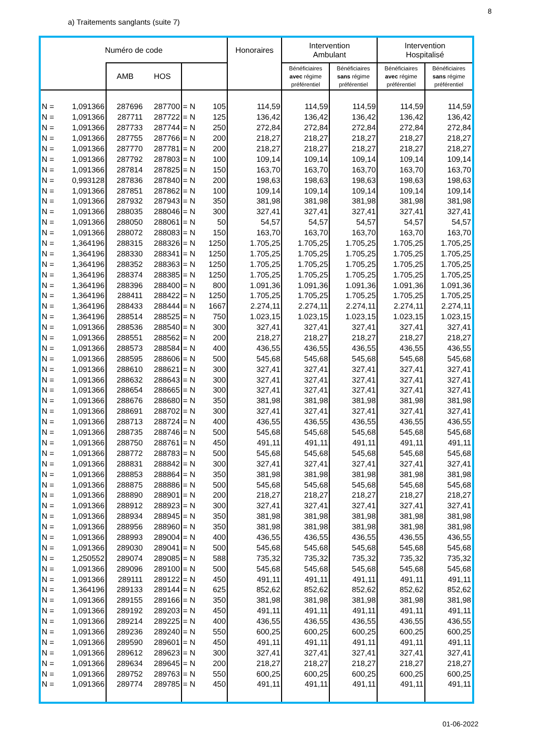8
a) Traitements sanglants (suite 7)
| Numéro de code | | | | | | Honoraires | Intervention Ambulant | | Intervention Hospitalisé | |
| --- | --- | --- | --- | --- | --- | --- | --- | --- | --- | --- |
| | | AMB | HOS | | | | Bénéficiaires avec régime préférentiel | Bénéficiaires sans régime préférentiel | Bénéficiaires avec régime préférentiel | Bénéficiaires sans régime préférentiel |
| N = | 1,091366 | 287696 | 287700 | = N | 105 | 114,59 | 114,59 | 114,59 | 114,59 | 114,59 |
| N = | 1,091366 | 287711 | 287722 | = N | 125 | 136,42 | 136,42 | 136,42 | 136,42 | 136,42 |
| N = | 1,091366 | 287733 | 287744 | = N | 250 | 272,84 | 272,84 | 272,84 | 272,84 | 272,84 |
| N = | 1,091366 | 287755 | 287766 | = N | 200 | 218,27 | 218,27 | 218,27 | 218,27 | 218,27 |
| N = | 1,091366 | 287770 | 287781 | = N | 200 | 218,27 | 218,27 | 218,27 | 218,27 | 218,27 |
| N = | 1,091366 | 287792 | 287803 | = N | 100 | 109,14 | 109,14 | 109,14 | 109,14 | 109,14 |
| N = | 1,091366 | 287814 | 287825 | = N | 150 | 163,70 | 163,70 | 163,70 | 163,70 | 163,70 |
| N = | 0,993128 | 287836 | 287840 | = N | 200 | 198,63 | 198,63 | 198,63 | 198,63 | 198,63 |
| N = | 1,091366 | 287851 | 287862 | = N | 100 | 109,14 | 109,14 | 109,14 | 109,14 | 109,14 |
| N = | 1,091366 | 287932 | 287943 | = N | 350 | 381,98 | 381,98 | 381,98 | 381,98 | 381,98 |
| N = | 1,091366 | 288035 | 288046 | = N | 300 | 327,41 | 327,41 | 327,41 | 327,41 | 327,41 |
| N = | 1,091366 | 288050 | 288061 | = N | 50 | 54,57 | 54,57 | 54,57 | 54,57 | 54,57 |
| N = | 1,091366 | 288072 | 288083 | = N | 150 | 163,70 | 163,70 | 163,70 | 163,70 | 163,70 |
| N = | 1,364196 | 288315 | 288326 | = N | 1250 | 1.705,25 | 1.705,25 | 1.705,25 | 1.705,25 | 1.705,25 |
| N = | 1,364196 | 288330 | 288341 | = N | 1250 | 1.705,25 | 1.705,25 | 1.705,25 | 1.705,25 | 1.705,25 |
| N = | 1,364196 | 288352 | 288363 | = N | 1250 | 1.705,25 | 1.705,25 | 1.705,25 | 1.705,25 | 1.705,25 |
| N = | 1,364196 | 288374 | 288385 | = N | 1250 | 1.705,25 | 1.705,25 | 1.705,25 | 1.705,25 | 1.705,25 |
| N = | 1,364196 | 288396 | 288400 | = N | 800 | 1.091,36 | 1.091,36 | 1.091,36 | 1.091,36 | 1.091,36 |
| N = | 1,364196 | 288411 | 288422 | = N | 1250 | 1.705,25 | 1.705,25 | 1.705,25 | 1.705,25 | 1.705,25 |
| N = | 1,364196 | 288433 | 288444 | = N | 1667 | 2.274,11 | 2.274,11 | 2.274,11 | 2.274,11 | 2.274,11 |
| N = | 1,364196 | 288514 | 288525 | = N | 750 | 1.023,15 | 1.023,15 | 1.023,15 | 1.023,15 | 1.023,15 |
| N = | 1,091366 | 288536 | 288540 | = N | 300 | 327,41 | 327,41 | 327,41 | 327,41 | 327,41 |
| N = | 1,091366 | 288551 | 288562 | = N | 200 | 218,27 | 218,27 | 218,27 | 218,27 | 218,27 |
| N = | 1,091366 | 288573 | 288584 | = N | 400 | 436,55 | 436,55 | 436,55 | 436,55 | 436,55 |
| N = | 1,091366 | 288595 | 288606 | = N | 500 | 545,68 | 545,68 | 545,68 | 545,68 | 545,68 |
| N = | 1,091366 | 288610 | 288621 | = N | 300 | 327,41 | 327,41 | 327,41 | 327,41 | 327,41 |
| N = | 1,091366 | 288632 | 288643 | = N | 300 | 327,41 | 327,41 | 327,41 | 327,41 | 327,41 |
| N = | 1,091366 | 288654 | 288665 | = N | 300 | 327,41 | 327,41 | 327,41 | 327,41 | 327,41 |
| N = | 1,091366 | 288676 | 288680 | = N | 350 | 381,98 | 381,98 | 381,98 | 381,98 | 381,98 |
| N = | 1,091366 | 288691 | 288702 | = N | 300 | 327,41 | 327,41 | 327,41 | 327,41 | 327,41 |
| N = | 1,091366 | 288713 | 288724 | = N | 400 | 436,55 | 436,55 | 436,55 | 436,55 | 436,55 |
| N = | 1,091366 | 288735 | 288746 | = N | 500 | 545,68 | 545,68 | 545,68 | 545,68 | 545,68 |
| N = | 1,091366 | 288750 | 288761 | = N | 450 | 491,11 | 491,11 | 491,11 | 491,11 | 491,11 |
| N = | 1,091366 | 288772 | 288783 | = N | 500 | 545,68 | 545,68 | 545,68 | 545,68 | 545,68 |
| N = | 1,091366 | 288831 | 288842 | = N | 300 | 327,41 | 327,41 | 327,41 | 327,41 | 327,41 |
| N = | 1,091366 | 288853 | 288864 | = N | 350 | 381,98 | 381,98 | 381,98 | 381,98 | 381,98 |
| N = | 1,091366 | 288875 | 288886 | = N | 500 | 545,68 | 545,68 | 545,68 | 545,68 | 545,68 |
| N = | 1,091366 | 288890 | 288901 | = N | 200 | 218,27 | 218,27 | 218,27 | 218,27 | 218,27 |
| N = | 1,091366 | 288912 | 288923 | = N | 300 | 327,41 | 327,41 | 327,41 | 327,41 | 327,41 |
| N = | 1,091366 | 288934 | 288945 | = N | 350 | 381,98 | 381,98 | 381,98 | 381,98 | 381,98 |
| N = | 1,091366 | 288956 | 288960 | = N | 350 | 381,98 | 381,98 | 381,98 | 381,98 | 381,98 |
| N = | 1,091366 | 288993 | 289004 | = N | 400 | 436,55 | 436,55 | 436,55 | 436,55 | 436,55 |
| N = | 1,091366 | 289030 | 289041 | = N | 500 | 545,68 | 545,68 | 545,68 | 545,68 | 545,68 |
| N = | 1,250552 | 289074 | 289085 | = N | 588 | 735,32 | 735,32 | 735,32 | 735,32 | 735,32 |
| N = | 1,091366 | 289096 | 289100 | = N | 500 | 545,68 | 545,68 | 545,68 | 545,68 | 545,68 |
| N = | 1,091366 | 289111 | 289122 | = N | 450 | 491,11 | 491,11 | 491,11 | 491,11 | 491,11 |
| N = | 1,364196 | 289133 | 289144 | = N | 625 | 852,62 | 852,62 | 852,62 | 852,62 | 852,62 |
| N = | 1,091366 | 289155 | 289166 | = N | 350 | 381,98 | 381,98 | 381,98 | 381,98 | 381,98 |
| N = | 1,091366 | 289192 | 289203 | = N | 450 | 491,11 | 491,11 | 491,11 | 491,11 | 491,11 |
| N = | 1,091366 | 289214 | 289225 | = N | 400 | 436,55 | 436,55 | 436,55 | 436,55 | 436,55 |
| N = | 1,091366 | 289236 | 289240 | = N | 550 | 600,25 | 600,25 | 600,25 | 600,25 | 600,25 |
| N = | 1,091366 | 289590 | 289601 | = N | 450 | 491,11 | 491,11 | 491,11 | 491,11 | 491,11 |
| N = | 1,091366 | 289612 | 289623 | = N | 300 | 327,41 | 327,41 | 327,41 | 327,41 | 327,41 |
| N = | 1,091366 | 289634 | 289645 | = N | 200 | 218,27 | 218,27 | 218,27 | 218,27 | 218,27 |
| N = | 1,091366 | 289752 | 289763 | = N | 550 | 600,25 | 600,25 | 600,25 | 600,25 | 600,25 |
| N = | 1,091366 | 289774 | 289785 | = N | 450 | 491,11 | 491,11 | 491,11 | 491,11 | 491,11 |
01-06-2022